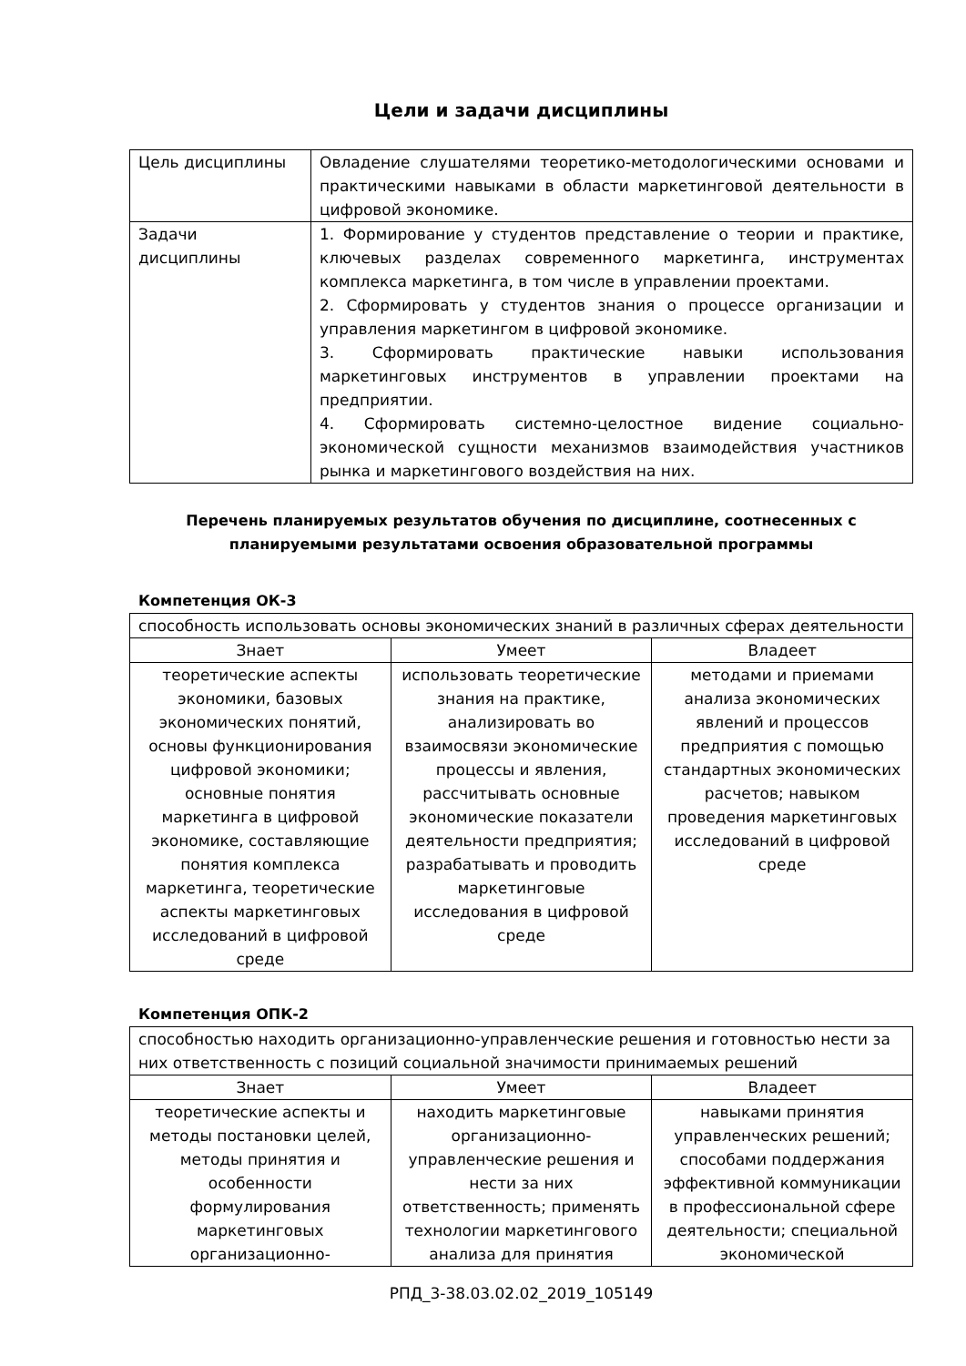Цели и задачи дисциплины
| Цель дисциплины | Овладение слушателями теоретико-методологическими основами и практическими навыками в области маркетинговой деятельности в цифровой экономике. |
| Задачи дисциплины | 1. Формирование у студентов представление о теории и практике, ключевых разделах современного маркетинга, инструментах комплекса маркетинга, в том числе в управлении проектами. 2. Сформировать у студентов знания о процессе организации и управления маркетингом в цифровой экономике. 3. Сформировать практические навыки использования маркетинговых инструментов в управлении проектами на предприятии. 4. Сформировать системно-целостное видение социально-экономической сущности механизмов взаимодействия участников рынка и маркетингового воздействия на них. |
Перечень планируемых результатов обучения по дисциплине, соотнесенных с планируемыми результатами освоения образовательной программы
Компетенция ОК-3
| способность использовать основы экономических знаний в различных сферах деятельности | | |
| Знает | Умеет | Владеет |
| теоретические аспекты экономики, базовых экономических понятий, основы функционирования цифровой экономики; основные понятия маркетинга в цифровой экономике, составляющие понятия комплекса маркетинга, теоретические аспекты маркетинговых исследований в цифровой среде | использовать теоретические знания на практике, анализировать во взаимосвязи экономические процессы и явления, рассчитывать основные экономические показатели деятельности предприятия; разрабатывать и проводить маркетинговые исследования в цифровой среде | методами и приемами анализа экономических явлений и процессов предприятия с помощью стандартных экономических расчетов; навыком проведения маркетинговых исследований в цифровой среде |
Компетенция ОПК-2
| способностью находить организационно-управленческие решения и готовностью нести за них ответственность с позиций социальной значимости принимаемых решений | | |
| Знает | Умеет | Владеет |
| теоретические аспекты и методы постановки целей, методы принятия и особенности формулирования маркетинговых организационно- | находить маркетинговые организационно-управленческие решения и нести за них ответственность; применять технологии маркетингового анализа для принятия | навыками принятия управленческих решений; способами поддержания эффективной коммуникации в профессиональной сфере деятельности; специальной экономической |
РПД_3-38.03.02.02_2019_105149